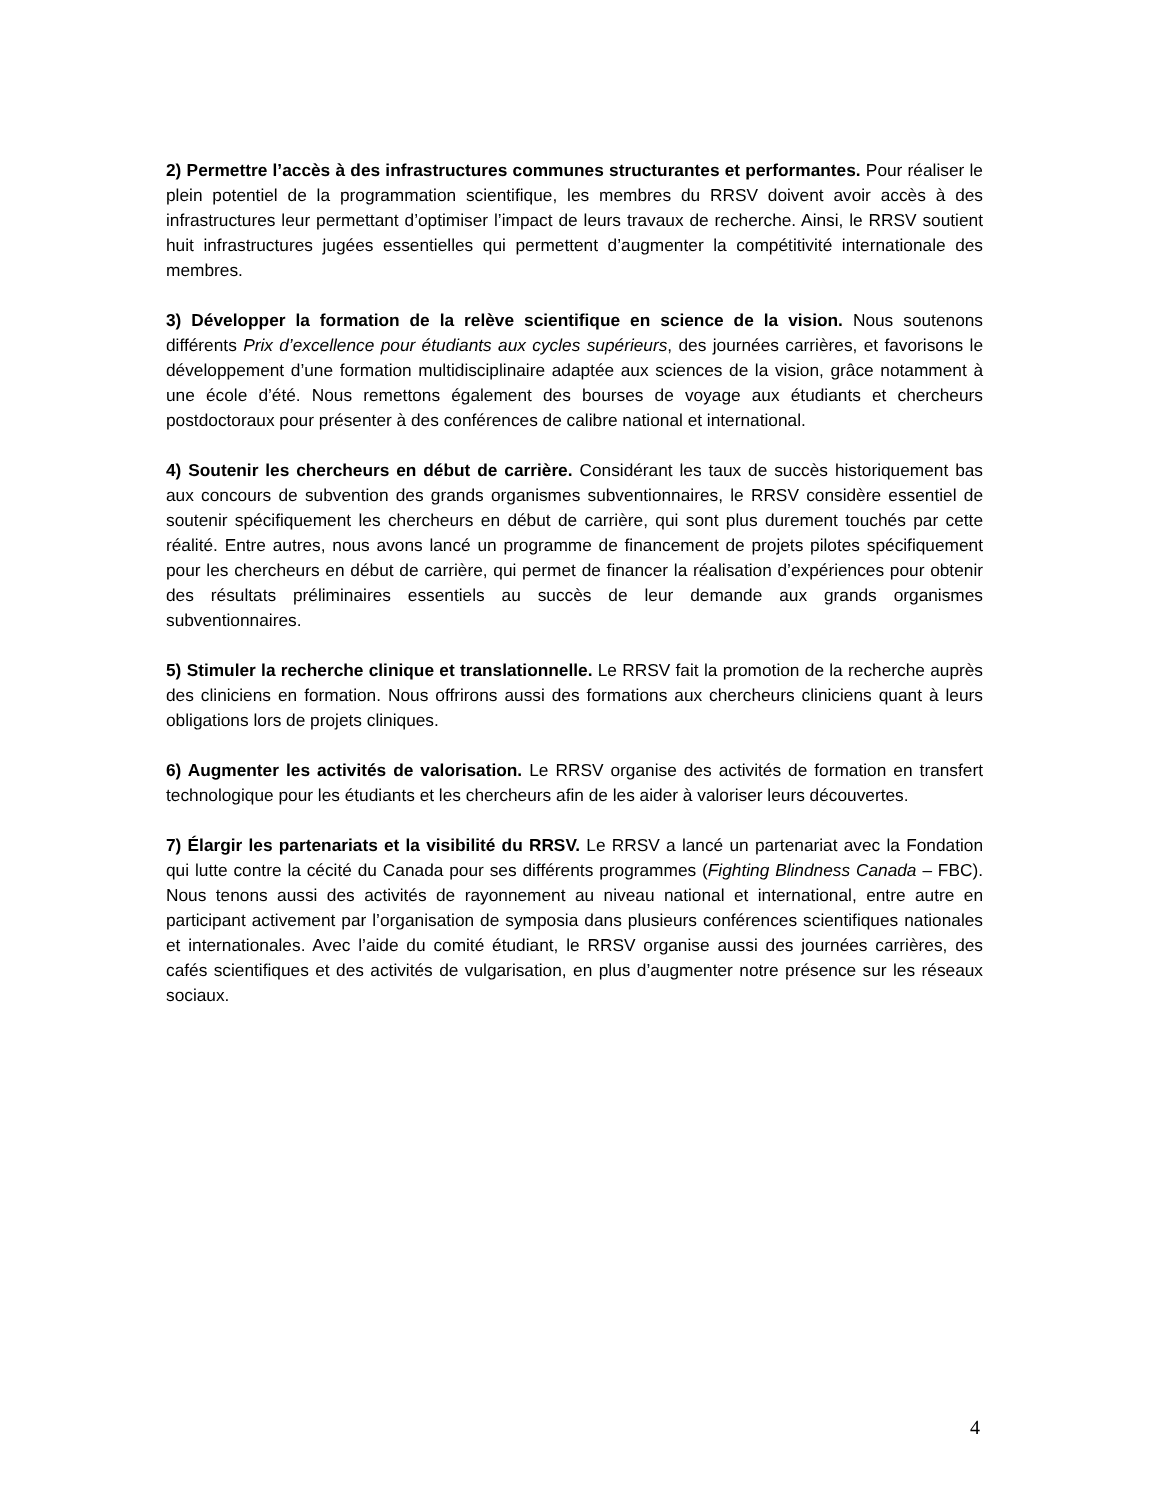2) Permettre l’accès à des infrastructures communes structurantes et performantes. Pour réaliser le plein potentiel de la programmation scientifique, les membres du RRSV doivent avoir accès à des infrastructures leur permettant d’optimiser l’impact de leurs travaux de recherche. Ainsi, le RRSV soutient huit infrastructures jugées essentielles qui permettent d’augmenter la compétitivité internationale des membres.
3) Développer la formation de la relève scientifique en science de la vision. Nous soutenons différents Prix d’excellence pour étudiants aux cycles supérieurs, des journées carrières, et favorisons le développement d’une formation multidisciplinaire adaptée aux sciences de la vision, grâce notamment à une école d’été. Nous remettons également des bourses de voyage aux étudiants et chercheurs postdoctoraux pour présenter à des conférences de calibre national et international.
4) Soutenir les chercheurs en début de carrière. Considérant les taux de succès historiquement bas aux concours de subvention des grands organismes subventionnaires, le RRSV considère essentiel de soutenir spécifiquement les chercheurs en début de carrière, qui sont plus durement touchés par cette réalité. Entre autres, nous avons lancé un programme de financement de projets pilotes spécifiquement pour les chercheurs en début de carrière, qui permet de financer la réalisation d’expériences pour obtenir des résultats préliminaires essentiels au succès de leur demande aux grands organismes subventionnaires.
5) Stimuler la recherche clinique et translationnelle. Le RRSV fait la promotion de la recherche auprès des cliniciens en formation. Nous offrirons aussi des formations aux chercheurs cliniciens quant à leurs obligations lors de projets cliniques.
6) Augmenter les activités de valorisation. Le RRSV organise des activités de formation en transfert technologique pour les étudiants et les chercheurs afin de les aider à valoriser leurs découvertes.
7) Élargir les partenariats et la visibilité du RRSV. Le RRSV a lancé un partenariat avec la Fondation qui lutte contre la cécité du Canada pour ses différents programmes (Fighting Blindness Canada – FBC). Nous tenons aussi des activités de rayonnement au niveau national et international, entre autre en participant activement par l’organisation de symposia dans plusieurs conférences scientifiques nationales et internationales. Avec l’aide du comité étudiant, le RRSV organise aussi des journées carrières, des cafés scientifiques et des activités de vulgarisation, en plus d’augmenter notre présence sur les réseaux sociaux.
4